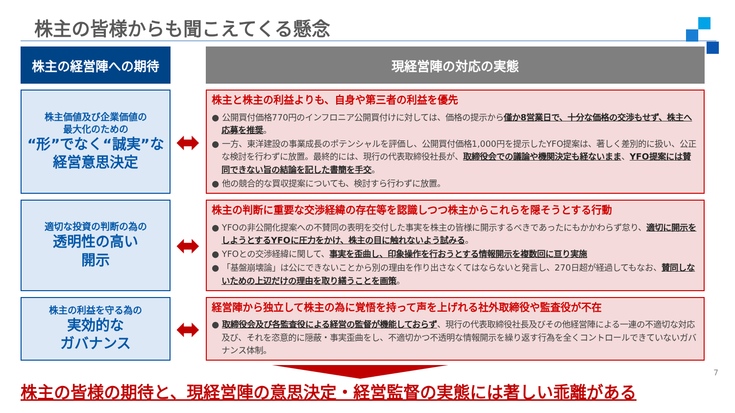株主の皆様からも聞こえてくる懸念
株主の経営陣への期待
現経営陣の対応の実態
株主価値及び企業価値の
最大化のための
“形”でなく“誠実”な
経営意思決定
⬌
株主と株主の利益よりも、自身や第三者の利益を優先
● 公開買付価格770円のインフロニア公開買付けに対しては、価格の提示から僅か8営業日で、十分な価格の交渉もせず、株主へ応募を推奨。
● 一方、東洋建設の事業成長のポテンシャルを評価し、公開買付価格1,000円を提示したYFO提案は、著しく差別的に扱い、公正な検討を行わずに放置。最終的には、現行の代表取締役社長が、取締役会での議論や機関決定も経ないまま、YFO提案には賛同できない旨の結論を記した書簡を手交。
● 他の競合的な買収提案についても、検討すら行わずに放置。
適切な投資の判断の為の
透明性の高い
開示
⬌
株主の判断に重要な交渉経緯の存在等を認識しつつ株主からこれらを隠そうとする行動
● YFOの非公開化提案への不賛同の表明を交付した事実を株主の皆様に開示するべきであったにもかかわらず怠り、適切に開示をしようとするYFOに圧力をかけ、株主の目に触れないよう試みる。
● YFOとの交渉経緯に関して、事実を歪曲し、印象操作を行おうとする情報開示を複数回に亘り実施
● 「基盤崩壊論」は公にできないことから別の理由を作り出さなくてはならないと発言し、270日超が経過してもなお、賛同しないための上辺だけの理由を取り繕うことを画策。
株主の利益を守る為の
実効的な
ガバナンス
⬌
経営陣から独立して株主の為に覚悟を持って声を上げれる社外取締役や監査役が不在
● 取締役会及び各監査役による経営の監督が機能しておらず、現行の代表取締役社長及びその他経営陣による一連の不適切な対応及び、それを恣意的に隠蔽・事実歪曲をし、不適切かつ不透明な情報開示を繰り返す行為を全くコントロールできていないガバナンス体制。
7
株主の皆様の期待と、現経営陣の意思決定・経営監督の実態には著しい乖離がある